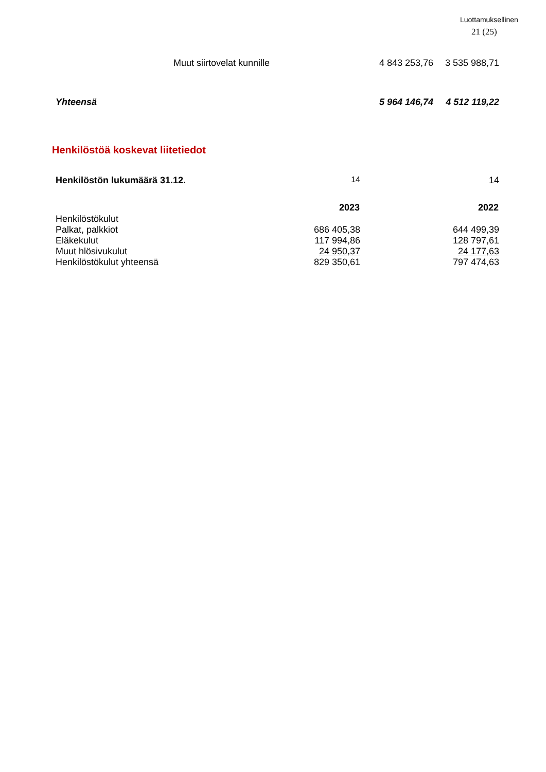Luottamuksellinen
21 (25)
| Muut siirtovelat kunnille | 4 843 253,76 | 3 535 988,71 |
| Yhteensä | 5 964 146,74 | 4 512 119,22 |
Henkilöstöä koskevat liitetiedot
| Henkilöstön lukumäärä 31.12. | 14 | 14 |
| | 2023 | 2022 |
| Henkilöstökulut | | |
| Palkat, palkkiot | 686 405,38 | 644 499,39 |
| Eläkekulut | 117 994,86 | 128 797,61 |
| Muut hlösivukulut | 24 950,37 | 24 177,63 |
| Henkilöstökulut yhteensä | 829 350,61 | 797 474,63 |